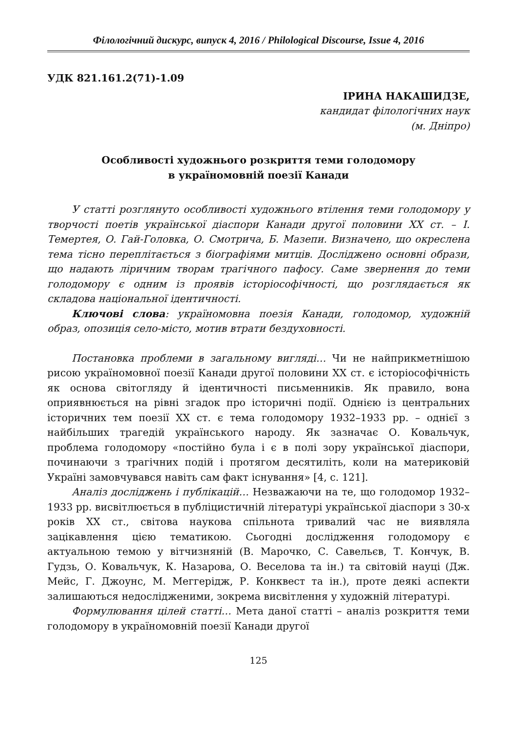Філологічний дискурс, випуск 4, 2016 / Philological Discourse, Issue 4, 2016
УДК 821.161.2(71)-1.09
ІРИНА НАКАШИДЗЕ,
кандидат філологічних наук
(м. Дніпро)
Особливості художнього розкриття теми голодомору
в україномовній поезії Канади
У статті розглянуто особливості художнього втілення теми голодомору у творчості поетів української діаспори Канади другої половини ХХ ст. – І. Темертея, О. Гай-Головка, О. Смотрича, Б. Мазепи. Визначено, що окреслена тема тісно переплітається з біографіями митців. Досліджено основні образи, що надають ліричним творам трагічного пафосу. Саме звернення до теми голодомору є одним із проявів історіософічності, що розглядається як складова національної ідентичності.
Ключові слова: україномовна поезія Канади, голодомор, художній образ, опозиція село-місто, мотив втрати бездуховності.
Постановка проблеми в загальному вигляді… Чи не найприкметнішою рисою україномовної поезії Канади другої половини ХХ ст. є історіософічність як основа світогляду й ідентичності письменників. Як правило, вона оприявнюється на рівні згадок про історичні події. Однією із центральних історичних тем поезії ХХ ст. є тема голодомору 1932–1933 рр. – однієї з найбільших трагедій українського народу. Як зазначає О. Ковальчук, проблема голодомору «постійно була і є в полі зору української діаспори, починаючи з трагічних подій і протягом десятиліть, коли на материковій Україні замовчувався навіть сам факт існування» [4, с. 121].
Аналіз досліджень і публікацій… Незважаючи на те, що голодомор 1932–1933 рр. висвітлюється в публіцистичній літературі української діаспори з 30-х років ХХ ст., світова наукова спільнота тривалий час не виявляла зацікавлення цією тематикою. Сьогодні дослідження голодомору є актуальною темою у вітчизняній (В. Марочко, С. Савельєв, Т. Кончук, В. Гудзь, О. Ковальчук, К. Назарова, О. Веселова та ін.) та світовій науці (Дж. Мейс, Г. Джоунс, М. Меггерідж, Р. Конквест та ін.), проте деякі аспекти залишаються недослідженими, зокрема висвітлення у художній літературі.
Формулювання цілей статті… Мета даної статті – аналіз розкриття теми голодомору в україномовній поезії Канади другої
125